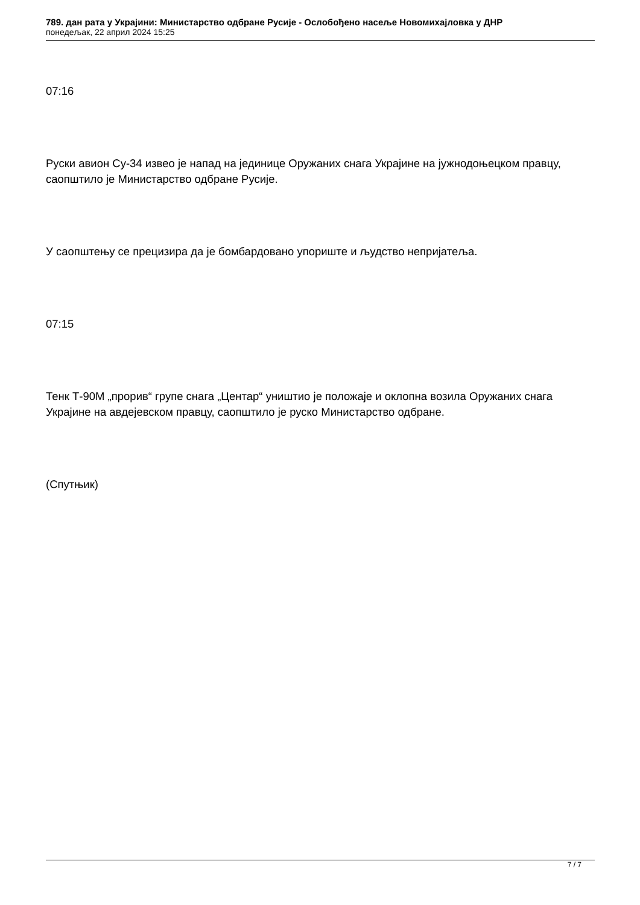789. дан рата у Украјини: Министарство одбране Русије - Ослобођено насеље Новомихајловка у ДНР
понедељак, 22 април 2024 15:25
07:16
Руски авион Су-34 извео је напад на јединице Оружаних снага Украјине на јужнодоњецком правцу, саопштило је Министарство одбране Русије.
У саопштењу се прецизира да је бомбардовано упориште и људство непријатеља.
07:15
Тенк Т-90М „прорив“ групе снага „Центар“ уништио је положаје и оклопна возила Оружаних снага Украјине на авдејевском правцу, саопштило је руско Министарство одбране.
(Спутњик)
7 / 7